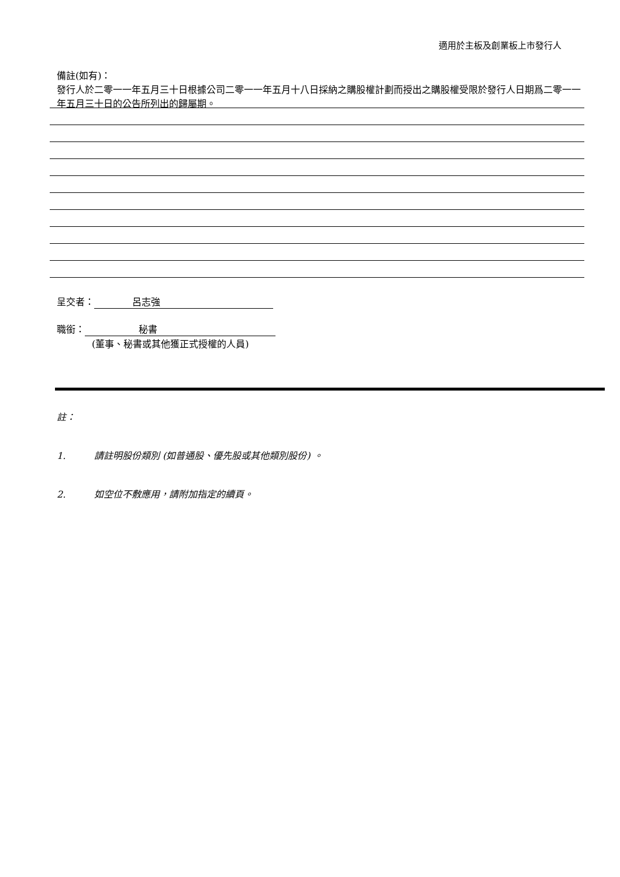適用於主板及創業板上市發行人
備註(如有)：
發行人於二零一一年五月三十日根據公司二零一一年五月十八日採納之購股權計劃而授出之購股權受限於發行人日期爲二零一一年五月三十日的公告所列出的歸屬期。
呈交者： 呂志強
職銜： 秘書
(董事、秘書或其他獲正式授權的人員)
註：
1. 請註明股份類別 (如普通股、優先股或其他類別股份) 。
2. 如空位不敷應用，請附加指定的續頁。